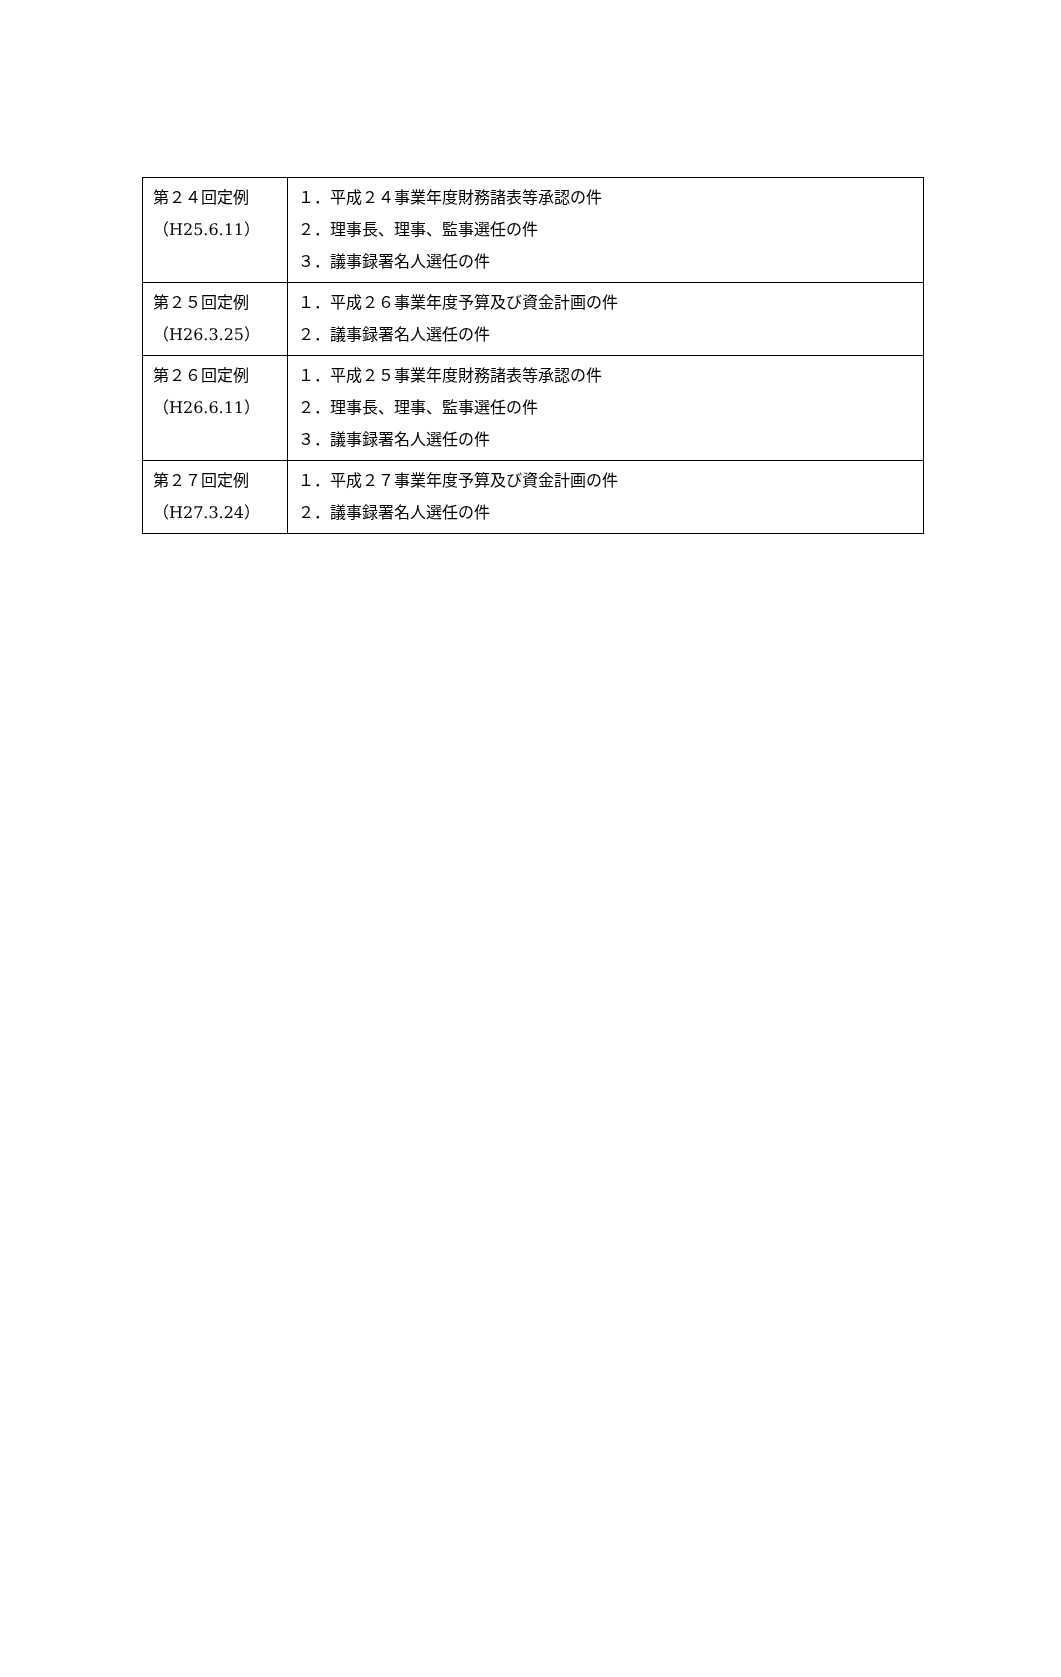| 第２４回定例 （H25.6.11） | １．平成２４事業年度財務諸表等承認の件 ２．理事長、理事、監事選任の件 ３．議事録署名人選任の件 |
| 第２５回定例 （H26.3.25） | １．平成２６事業年度予算及び資金計画の件 ２．議事録署名人選任の件 |
| 第２６回定例 （H26.6.11） | １．平成２５事業年度財務諸表等承認の件 ２．理事長、理事、監事選任の件 ３．議事録署名人選任の件 |
| 第２７回定例 （H27.3.24） | １．平成２７事業年度予算及び資金計画の件 ２．議事録署名人選任の件 |